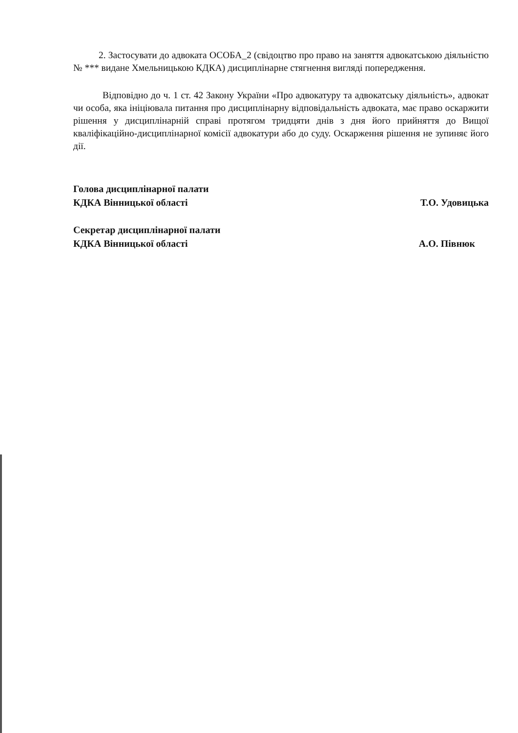2. Застосувати до адвоката ОСОБА_2 (свідоцтво про право на заняття адвокатською діяльністю № *** видане Хмельницькою КДКА) дисциплінарне стягнення вигляді попередження.
Відповідно до ч. 1 ст. 42 Закону України «Про адвокатуру та адвокатську діяльність», адвокат чи особа, яка ініціювала питання про дисциплінарну відповідальність адвоката, має право оскаржити рішення у дисциплінарній справі протягом тридцяти днів з дня його прийняття до Вищої кваліфікаційно-дисциплінарної комісії адвокатури або до суду. Оскарження рішення не зупиняє його дії.
Голова дисциплінарної палати
КДКА Вінницької області
Т.О. Удовицька
Секретар дисциплінарної палати
КДКА Вінницької області
А.О. Півнюк